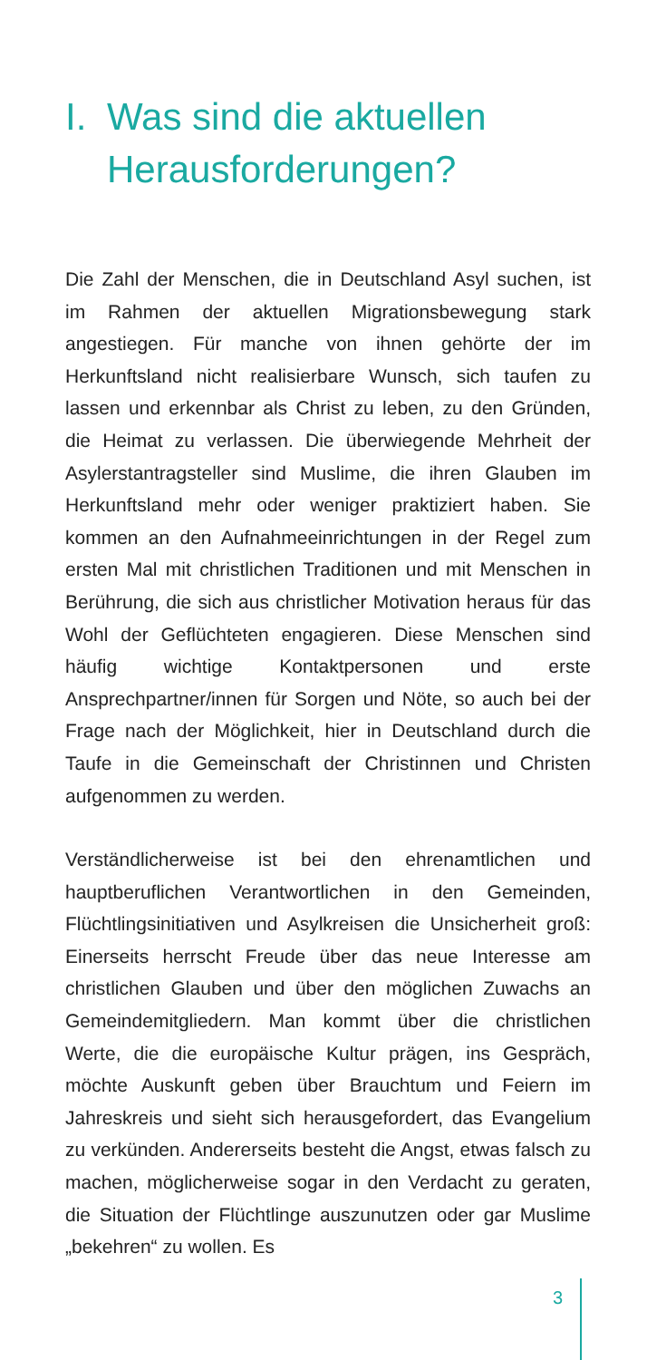I. Was sind die aktuellen
Herausforderungen?
Die Zahl der Menschen, die in Deutschland Asyl suchen, ist im Rahmen der aktuellen Migrationsbewegung stark angestiegen. Für manche von ihnen gehörte der im Herkunftsland nicht realisierbare Wunsch, sich taufen zu lassen und erkennbar als Christ zu leben, zu den Gründen, die Heimat zu verlassen. Die überwiegende Mehrheit der Asylerstantragsteller sind Muslime, die ihren Glauben im Herkunftsland mehr oder weniger praktiziert haben. Sie kommen an den Aufnahmeeinrichtungen in der Regel zum ersten Mal mit christlichen Traditionen und mit Menschen in Berührung, die sich aus christlicher Motivation heraus für das Wohl der Geflüchteten engagieren. Diese Menschen sind häufig wichtige Kontaktpersonen und erste Ansprechpartner/innen für Sorgen und Nöte, so auch bei der Frage nach der Möglichkeit, hier in Deutschland durch die Taufe in die Gemeinschaft der Christinnen und Christen aufgenommen zu werden.
Verständlicherweise ist bei den ehrenamtlichen und hauptberuflichen Verantwortlichen in den Gemeinden, Flüchtlingsinitiativen und Asylkreisen die Unsicherheit groß: Einerseits herrscht Freude über das neue Interesse am christlichen Glauben und über den möglichen Zuwachs an Gemeindemitgliedern. Man kommt über die christlichen Werte, die die europäische Kultur prägen, ins Gespräch, möchte Auskunft geben über Brauchtum und Feiern im Jahreskreis und sieht sich herausgefordert, das Evangelium zu verkünden. Andererseits besteht die Angst, etwas falsch zu machen, möglicherweise sogar in den Verdacht zu geraten, die Situation der Flüchtlinge auszunutzen oder gar Muslime „bekehren“ zu wollen. Es
3